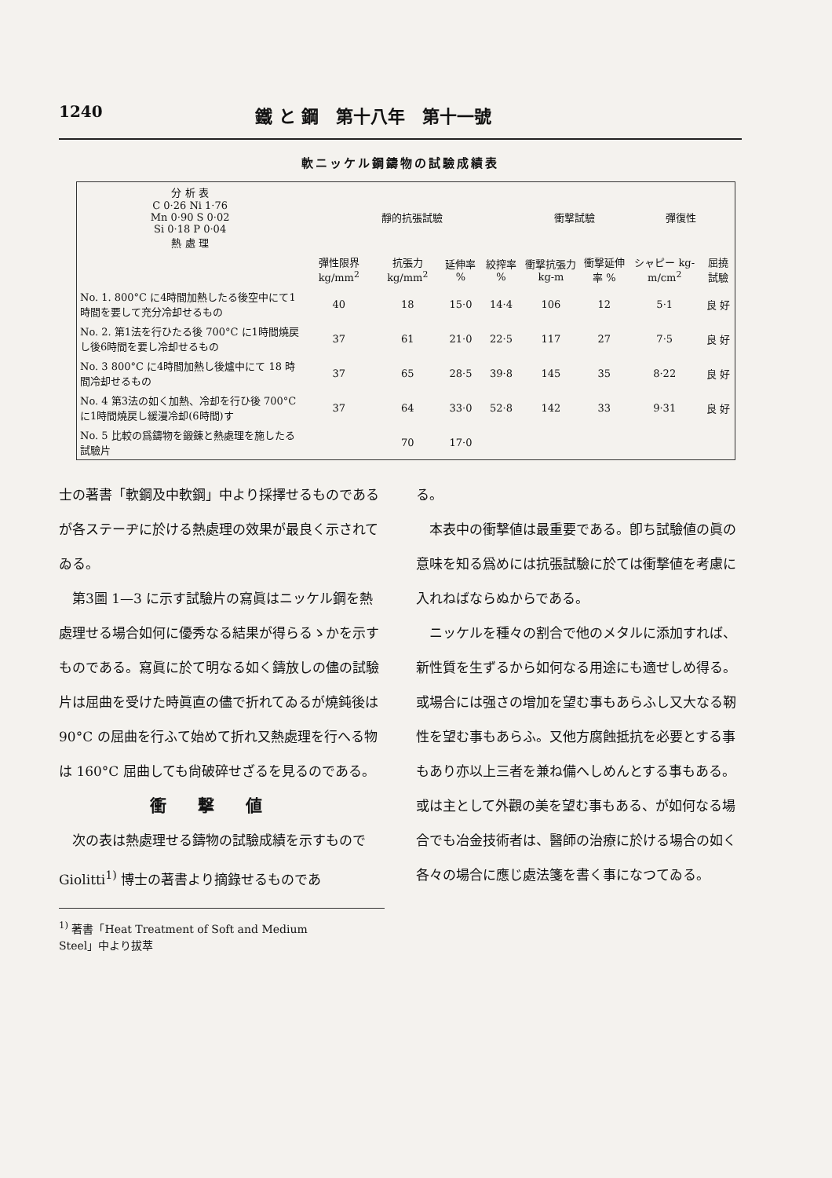1240 鐵 と 鋼　第十八年　第十一號
軟ニッケル鋼鑄物の試驗成績表
| 分 析 表 C 0·26 Ni 1·76 Mn 0·90 S 0·02 Si 0·18 P 0·04 熱 處 理 | 靜的抗張試驗 | | | | 衝撃試驗 | | 彈復性 | |
| --- | --- | --- | --- | --- | --- | --- | --- | --- |
| | 彈性限界 kg/mm<sup>2</sup> | 抗張力 kg/mm<sup>2</sup> | 延伸率 % | 絞搾率 % | 衝撃抗張力 kg-m | 衝撃延伸率 % | シャピー kg-m/cm<sup>2</sup> | 屈撓試驗 |
| No. 1. 800°C に4時間加熱したる後空中にて1時間を要して充分冷却せるもの | 40 | 18 | 15·0 | 14·4 | 106 | 12 | 5·1 | 良 好 |
| No. 2. 第1法を行ひたる後 700°C に1時間燒戻し後6時間を要し冷却せるもの | 37 | 61 | 21·0 | 22·5 | 117 | 27 | 7·5 | 良 好 |
| No. 3 800°C に4時間加熱し後爐中にて 18 時間冷却せるもの | 37 | 65 | 28·5 | 39·8 | 145 | 35 | 8·22 | 良 好 |
| No. 4 第3法の如く加熱、冷却を行ひ後 700°C に1時間燒戻し緩漫冷却(6時間)す | 37 | 64 | 33·0 | 52·8 | 142 | 33 | 9·31 | 良 好 |
| No. 5 比較の爲鑄物を鍛錬と熱處理を施したる試驗片 | | 70 | 17·0 | | | | | |
士の著書「軟鋼及中軟鋼」中より採擇せるものであるが各ステーヂに於ける熱處理の效果が最良く示されてゐる。
第3圖 1—3 に示す試驗片の寫眞はニッケル鋼を熱處理せる場合如何に優秀なる結果が得らるゝかを示すものである。寫眞に於て明なる如く鑄放しの儘の試驗片は屈曲を受けた時眞直の儘で折れてゐるが燒鈍後は 90°C の屈曲を行ふて始めて折れ又熱處理を行へる物は 160°C 屈曲しても尙破碎せざるを見るのである。
衝撃値
次の表は熱處理せる鑄物の試驗成績を示すもので Giolitti<sup>1)</sup> 博士の著書より摘錄せるものであ
<sup>1)</sup> 著書「Heat Treatment of Soft and Medium
Steel」中より拔萃
る。
本表中の衝撃値は最重要である。卽ち試驗値の眞の意味を知る爲めには抗張試驗に於ては衝撃値を考慮に入れねばならぬからである。
ニッケルを種々の割合で他のメタルに添加すれば、新性質を生ずるから如何なる用途にも適せしめ得る。或場合には强さの增加を望む事もあらふし又大なる靭性を望む事もあらふ。又他方腐蝕抵抗を必要とする事もあり亦以上三者を兼ね備へしめんとする事もある。或は主として外觀の美を望む事もある、が如何なる場合でも冶金技術者は、醫師の治療に於ける場合の如く各々の場合に應じ處法箋を書く事になつてゐる。